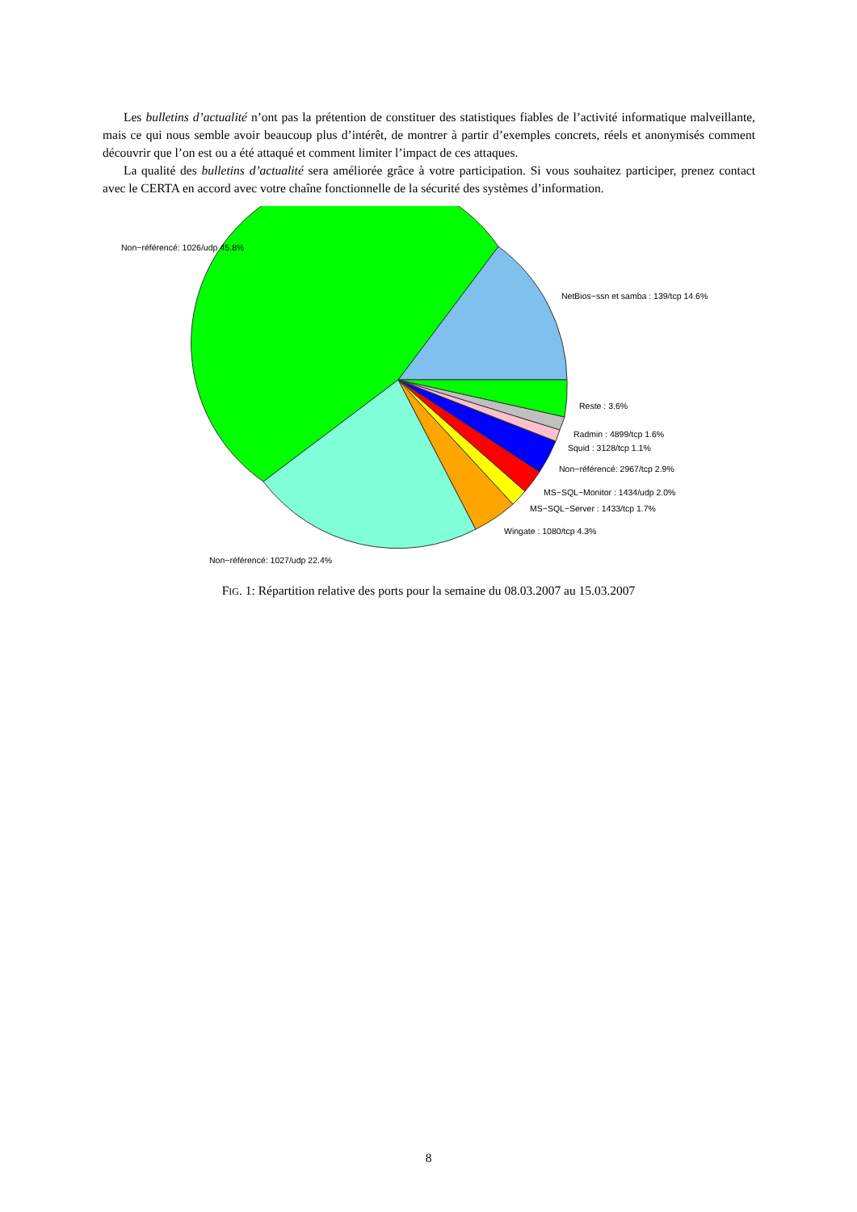Les bulletins d’actualité n’ont pas la prétention de constituer des statistiques fiables de l’activité informatique malveillante, mais ce qui nous semble avoir beaucoup plus d’intérêt, de montrer à partir d’exemples concrets, réels et anonymisés comment découvrir que l’on est ou a été attaqué et comment limiter l’impact de ces attaques.
La qualité des bulletins d’actualité sera améliorée grâce à votre participation. Si vous souhaitez participer, prenez contact avec le CERTA en accord avec votre chaîne fonctionnelle de la sécurité des systèmes d’information.
Non−référencé: 1026/udp 45.8%
NetBios−ssn et samba : 139/tcp 14.6%
Reste : 3.6%
Radmin : 4899/tcp 1.6%
Squid : 3128/tcp 1.1%
Non−référencé: 2967/tcp 2.9%
MS−SQL−Monitor : 1434/udp 2.0%
MS−SQL−Server : 1433/tcp 1.7%
Wingate : 1080/tcp 4.3%
Non−référencé: 1027/udp 22.4%
FIG. 1: Répartition relative des ports pour la semaine du 08.03.2007 au 15.03.2007
8